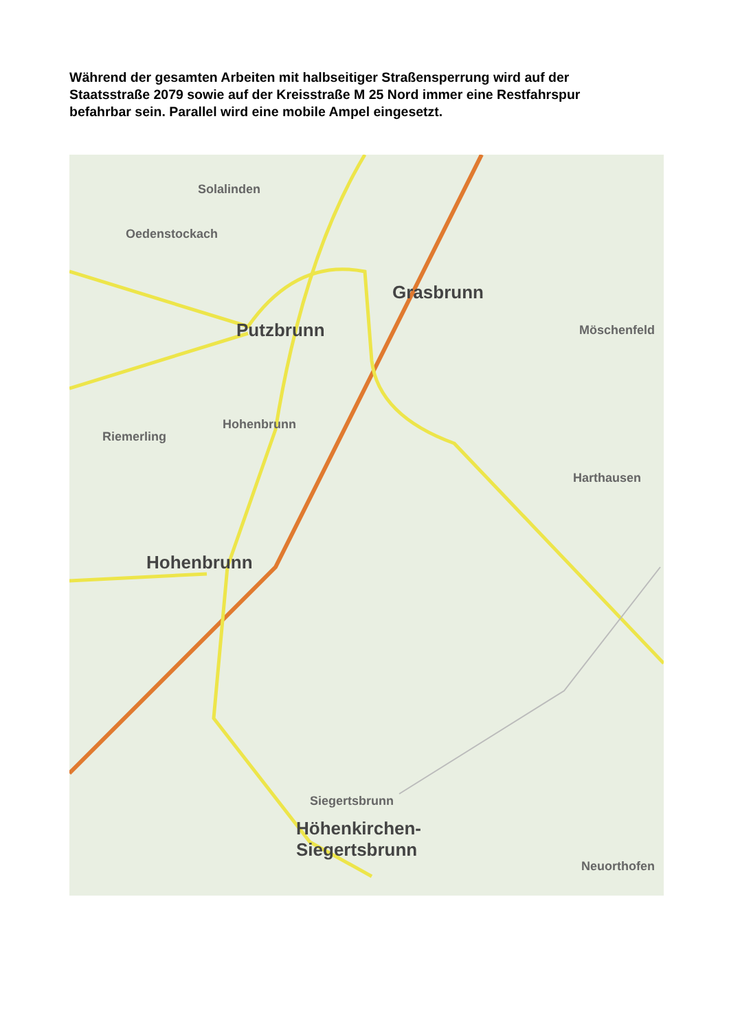Während der gesamten Arbeiten mit halbseitiger Straßensperrung wird auf der Staatsstraße 2079 sowie auf der Kreisstraße M 25 Nord immer eine Restfahrspur befahrbar sein. Parallel wird eine mobile Ampel eingesetzt.
Solalinden
Oedenstockach
Grasbrunn
Putzbrunn Möschenfeld
Hohenbrunn
Riemerling
Harthausen
Hohenbrunn
Siegertsbrunn
Höhenkirchen-
Siegertsbrunn
Neuorthofen